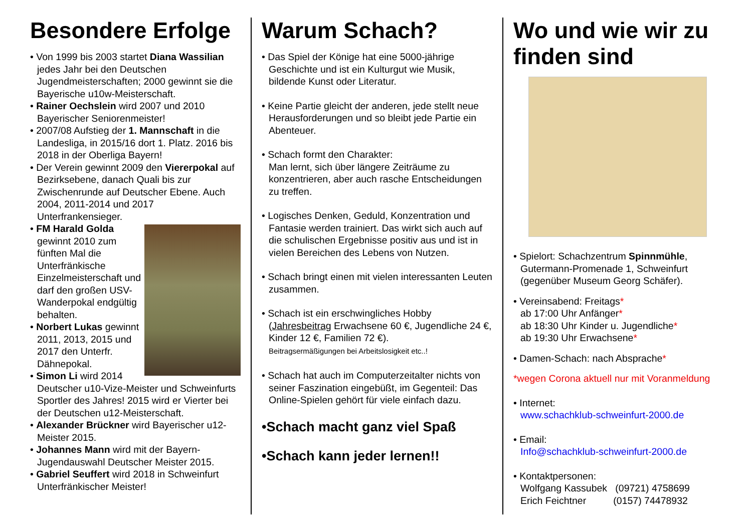Besondere Erfolge
• Von 1999 bis 2003 startet Diana Wassilian jedes Jahr bei den Deutschen Jugendmeisterschaften; 2000 gewinnt sie die Bayerische u10w-Meisterschaft.
• Rainer Oechslein wird 2007 und 2010 Bayerischer Seniorenmeister!
• 2007/08 Aufstieg der 1. Mannschaft in die Landesliga, in 2015/16 dort 1. Platz. 2016 bis 2018 in der Oberliga Bayern!
• Der Verein gewinnt 2009 den Viererpokal auf Bezirksebene, danach Quali bis zur Zwischenrunde auf Deutscher Ebene. Auch 2004, 2011-2014 und 2017 Unterfrankensieger.
• FM Harald Golda gewinnt 2010 zum fünften Mal die Unterfränkische Einzelmeisterschaft und darf den großen USV-Wanderpokal endgültig behalten.
• Norbert Lukas gewinnt 2011, 2013, 2015 und 2017 den Unterfr. Dähnepokal.
• Simon Li wird 2014 Deutscher u10-Vize-Meister und Schweinfurts Sportler des Jahres! 2015 wird er Vierter bei der Deutschen u12-Meisterschaft.
• Alexander Brückner wird Bayerischer u12-Meister 2015.
• Johannes Mann wird mit der Bayern-Jugendauswahl Deutscher Meister 2015.
• Gabriel Seuffert wird 2018 in Schweinfurt Unterfränkischer Meister!
Warum Schach?
• Das Spiel der Könige hat eine 5000-jährige Geschichte und ist ein Kulturgut wie Musik, bildende Kunst oder Literatur.
• Keine Partie gleicht der anderen, jede stellt neue Herausforderungen und so bleibt jede Partie ein Abenteuer.
• Schach formt den Charakter:
Man lernt, sich über längere Zeiträume zu konzentrieren, aber auch rasche Entscheidungen zu treffen.
• Logisches Denken, Geduld, Konzentration und Fantasie werden trainiert. Das wirkt sich auch auf die schulischen Ergebnisse positiv aus und ist in vielen Bereichen des Lebens von Nutzen.
• Schach bringt einen mit vielen interessanten Leuten zusammen.
• Schach ist ein erschwingliches Hobby (Jahresbeitrag Erwachsene 60 €, Jugendliche 24 €, Kinder 12 €, Familien 72 €).
Beitragsermäßigungen bei Arbeitslosigkeit etc..!
• Schach hat auch im Computerzeitalter nichts von seiner Faszination eingebüßt, im Gegenteil: Das Online-Spielen gehört für viele einfach dazu.
•Schach macht ganz viel Spaß
•Schach kann jeder lernen!!
Wo und wie wir zu finden sind
• Spielort: Schachzentrum Spinnmühle, Gutermann-Promenade 1, Schweinfurt (gegenüber Museum Georg Schäfer).
• Vereinsabend: Freitags*
ab 17:00 Uhr Anfänger*
ab 18:30 Uhr Kinder u. Jugendliche*
ab 19:30 Uhr Erwachsene*
• Damen-Schach: nach Absprache*
*wegen Corona aktuell nur mit Voranmeldung
• Internet:
www.schachklub-schweinfurt-2000.de
• Email:
Info@schachklub-schweinfurt-2000.de
• Kontaktpersonen:
Wolfgang Kassubek (09721) 4758699
Erich Feichtner (0157) 74478932